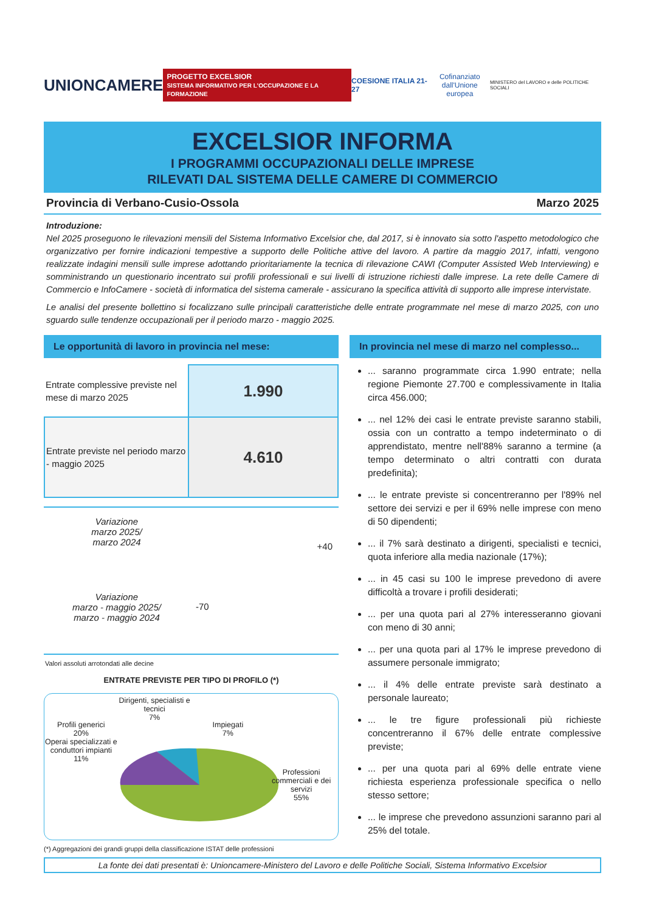UNIONCAMERE PROGETTO EXCELSIOR
SISTEMA INFORMATIVO PER L'OCCUPAZIONE E LA FORMAZIONE COESIONE ITALIA 21-27 Cofinanziato
dall'Unione europea MINISTERO del LAVORO e delle POLITICHE SOCIALI
EXCELSIOR INFORMA
I PROGRAMMI OCCUPAZIONALI DELLE IMPRESE
RILEVATI DAL SISTEMA DELLE CAMERE DI COMMERCIO
Provincia di Verbano-Cusio-Ossola Marzo 2025
Introduzione:
Nel 2025 proseguono le rilevazioni mensili del Sistema Informativo Excelsior che, dal 2017, si è innovato sia sotto l'aspetto metodologico che organizzativo per fornire indicazioni tempestive a supporto delle Politiche attive del lavoro. A partire da maggio 2017, infatti, vengono realizzate indagini mensili sulle imprese adottando prioritariamente la tecnica di rilevazione CAWI (Computer Assisted Web Interviewing) e somministrando un questionario incentrato sui profili professionali e sui livelli di istruzione richiesti dalle imprese. La rete delle Camere di Commercio e InfoCamere - società di informatica del sistema camerale - assicurano la specifica attività di supporto alle imprese intervistate.
Le analisi del presente bollettino si focalizzano sulle principali caratteristiche delle entrate programmate nel mese di marzo 2025, con uno sguardo sulle tendenze occupazionali per il periodo marzo - maggio 2025.
Le opportunità di lavoro in provincia nel mese:
| Entrate complessive previste nel mese di marzo 2025 | 1.990 |
| Entrate previste nel periodo marzo - maggio 2025 | 4.610 |
Variazione
marzo 2025/
marzo 2024
+40
Variazione
marzo - maggio 2025/
marzo - maggio 2024
-70
Valori assoluti arrotondati alle decine
ENTRATE PREVISTE PER TIPO DI PROFILO (*)
Profili generici
20%
Dirigenti, specialisti e tecnici
7%
Impiegati
7%
Operai specializzati e conduttori impianti
11%
Professioni commerciali e dei servizi
55%
(*) Aggregazioni dei grandi gruppi della classificazione ISTAT delle professioni
In provincia nel mese di marzo nel complesso...
... saranno programmate circa 1.990 entrate; nella regione Piemonte 27.700 e complessivamente in Italia circa 456.000;
... nel 12% dei casi le entrate previste saranno stabili, ossia con un contratto a tempo indeterminato o di apprendistato, mentre nell'88% saranno a termine (a tempo determinato o altri contratti con durata predefinita);
... le entrate previste si concentreranno per l'89% nel settore dei servizi e per il 69% nelle imprese con meno di 50 dipendenti;
... il 7% sarà destinato a dirigenti, specialisti e tecnici, quota inferiore alla media nazionale (17%);
... in 45 casi su 100 le imprese prevedono di avere difficoltà a trovare i profili desiderati;
... per una quota pari al 27% interesseranno giovani con meno di 30 anni;
... per una quota pari al 17% le imprese prevedono di assumere personale immigrato;
... il 4% delle entrate previste sarà destinato a personale laureato;
... le tre figure professionali più richieste concentreranno il 67% delle entrate complessive previste;
... per una quota pari al 69% delle entrate viene richiesta esperienza professionale specifica o nello stesso settore;
... le imprese che prevedono assunzioni saranno pari al 25% del totale.
La fonte dei dati presentati è: Unioncamere-Ministero del Lavoro e delle Politiche Sociali, Sistema Informativo Excelsior